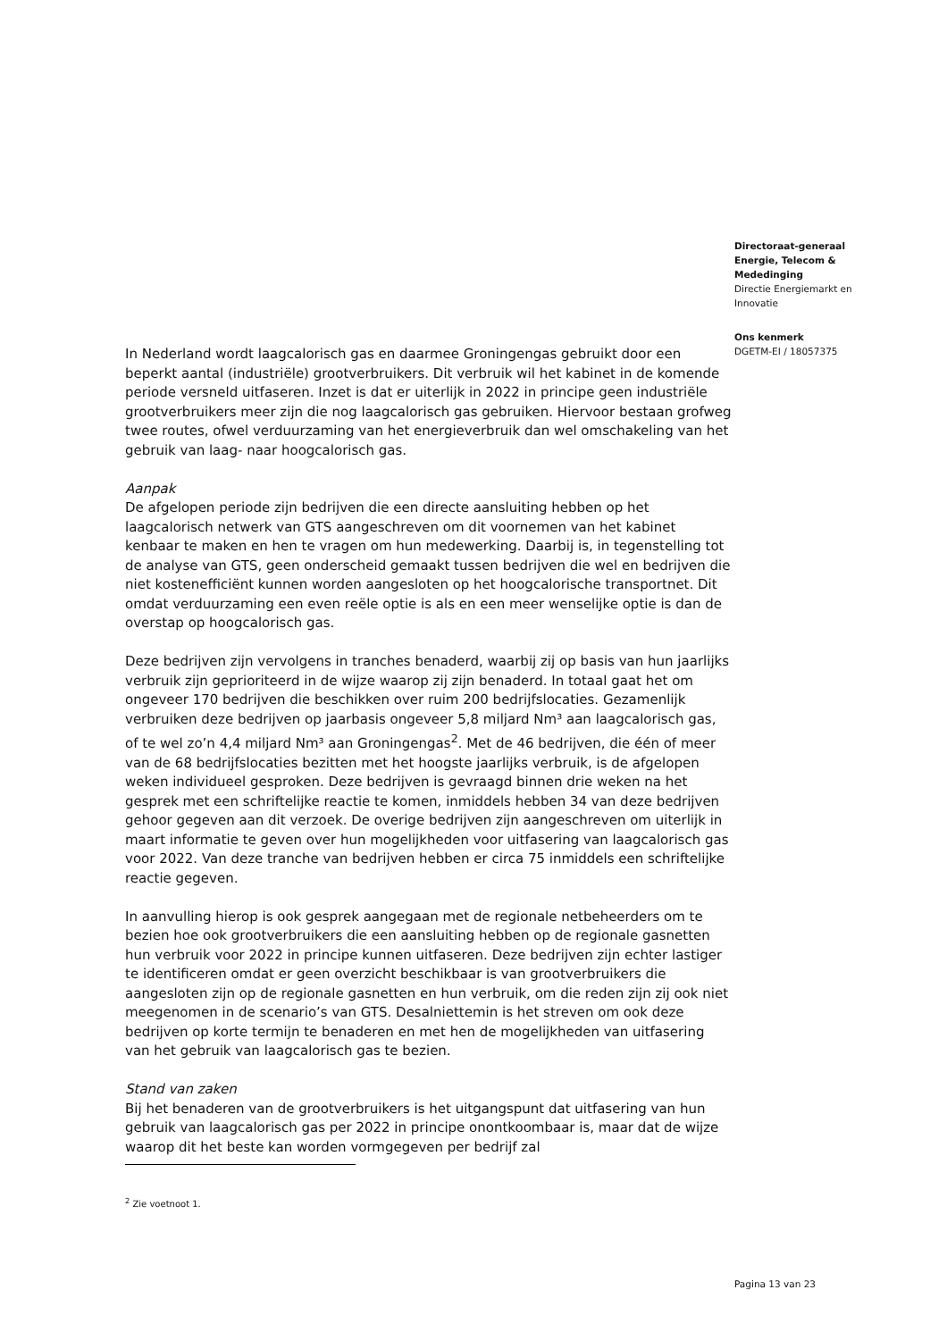Directoraat-generaal
Energie, Telecom &
Mededinging
Directie Energiemarkt en
Innovatie
Ons kenmerk
DGETM-EI / 18057375
In Nederland wordt laagcalorisch gas en daarmee Groningengas gebruikt door een beperkt aantal (industriële) grootverbruikers. Dit verbruik wil het kabinet in de komende periode versneld uitfaseren. Inzet is dat er uiterlijk in 2022 in principe geen industriële grootverbruikers meer zijn die nog laagcalorisch gas gebruiken. Hiervoor bestaan grofweg twee routes, ofwel verduurzaming van het energieverbruik dan wel omschakeling van het gebruik van laag- naar hoogcalorisch gas.
Aanpak
De afgelopen periode zijn bedrijven die een directe aansluiting hebben op het laagcalorisch netwerk van GTS aangeschreven om dit voornemen van het kabinet kenbaar te maken en hen te vragen om hun medewerking. Daarbij is, in tegenstelling tot de analyse van GTS, geen onderscheid gemaakt tussen bedrijven die wel en bedrijven die niet kostenefficiënt kunnen worden aangesloten op het hoogcalorische transportnet. Dit omdat verduurzaming een even reële optie is als en een meer wenselijke optie is dan de overstap op hoogcalorisch gas.
Deze bedrijven zijn vervolgens in tranches benaderd, waarbij zij op basis van hun jaarlijks verbruik zijn geprioriteerd in de wijze waarop zij zijn benaderd. In totaal gaat het om ongeveer 170 bedrijven die beschikken over ruim 200 bedrijfslocaties. Gezamenlijk verbruiken deze bedrijven op jaarbasis ongeveer 5,8 miljard Nm³ aan laagcalorisch gas, of te wel zo’n 4,4 miljard Nm³ aan Groningengas<sup>2</sup>. Met de 46 bedrijven, die één of meer van de 68 bedrijfslocaties bezitten met het hoogste jaarlijks verbruik, is de afgelopen weken individueel gesproken. Deze bedrijven is gevraagd binnen drie weken na het gesprek met een schriftelijke reactie te komen, inmiddels hebben 34 van deze bedrijven gehoor gegeven aan dit verzoek. De overige bedrijven zijn aangeschreven om uiterlijk in maart informatie te geven over hun mogelijkheden voor uitfasering van laagcalorisch gas voor 2022. Van deze tranche van bedrijven hebben er circa 75 inmiddels een schriftelijke reactie gegeven.
In aanvulling hierop is ook gesprek aangegaan met de regionale netbeheerders om te bezien hoe ook grootverbruikers die een aansluiting hebben op de regionale gasnetten hun verbruik voor 2022 in principe kunnen uitfaseren. Deze bedrijven zijn echter lastiger te identificeren omdat er geen overzicht beschikbaar is van grootverbruikers die aangesloten zijn op de regionale gasnetten en hun verbruik, om die reden zijn zij ook niet meegenomen in de scenario’s van GTS. Desalniettemin is het streven om ook deze bedrijven op korte termijn te benaderen en met hen de mogelijkheden van uitfasering van het gebruik van laagcalorisch gas te bezien.
Stand van zaken
Bij het benaderen van de grootverbruikers is het uitgangspunt dat uitfasering van hun gebruik van laagcalorisch gas per 2022 in principe onontkoombaar is, maar dat de wijze waarop dit het beste kan worden vormgegeven per bedrijf zal
<sup>2</sup> Zie voetnoot 1.
Pagina 13 van 23